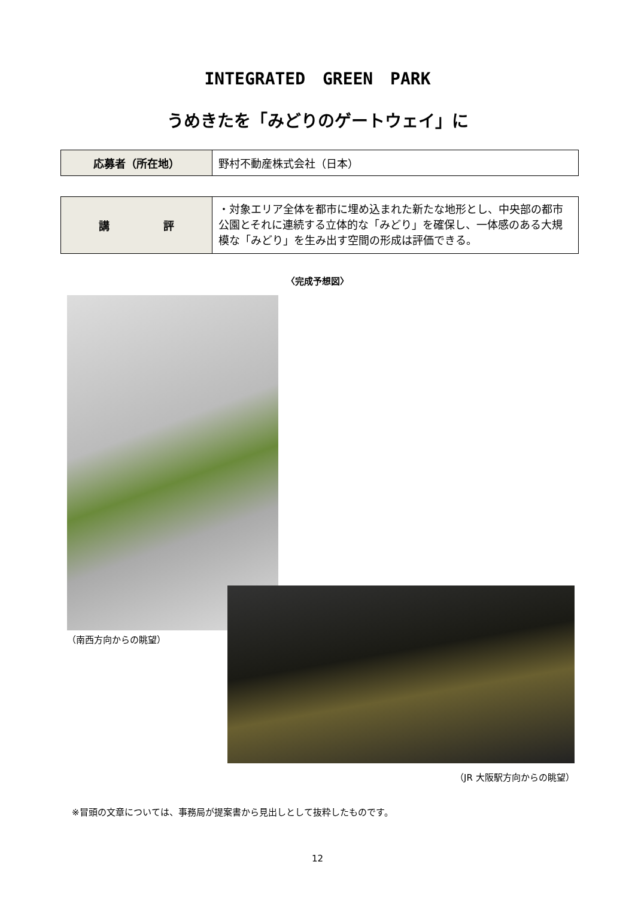INTEGRATED GREEN PARK
うめきたを「みどりのゲートウェイ」に
| 応募者（所在地） | 野村不動産株式会社（日本） |
| 講 評 | ・対象エリア全体を都市に埋め込まれた新たな地形とし、中央部の都市公園とそれに連続する立体的な「みどり」を確保し、一体感のある大規模な「みどり」を生み出す空間の形成は評価できる。 |
〈完成予想図〉
（南西方向からの眺望）
（JR 大阪駅方向からの眺望）
※冒頭の文章については、事務局が提案書から見出しとして抜粋したものです。
12